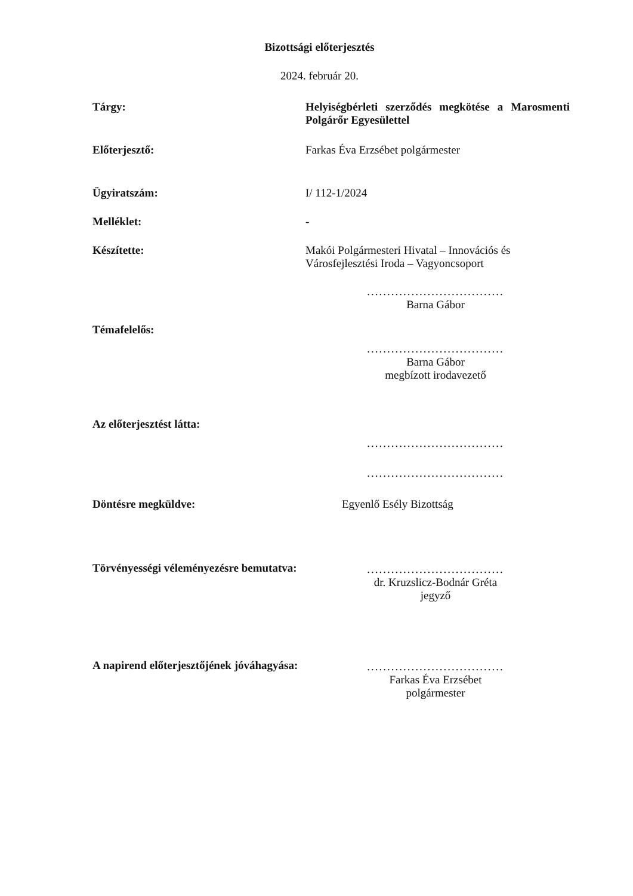Bizottsági előterjesztés
2024. február 20.
Tárgy: Helyiségbérleti szerződés megkötése a Marosmenti Polgárőr Egyesülettel
Előterjesztő: Farkas Éva Erzsébet polgármester
Ügyiratszám: I/ 112-1/2024
Melléklet: -
Készítette: Makói Polgármesteri Hivatal – Innovációs és Városfejlesztési Iroda – Vagyoncsoport
..................................
Barna Gábor
Témafelelős:
..................................
Barna Gábor
megbízott irodavezető
Az előterjesztést látta:
..................................
..................................
Döntésre megküldve: Egyenlő Esély Bizottság
Törvényességi véleményezésre bemutatva:
..................................
dr. Kruzslicz-Bodnár Gréta
jegyző
A napirend előterjesztőjének jóváhagyása:
..................................
Farkas Éva Erzsébet
polgármester